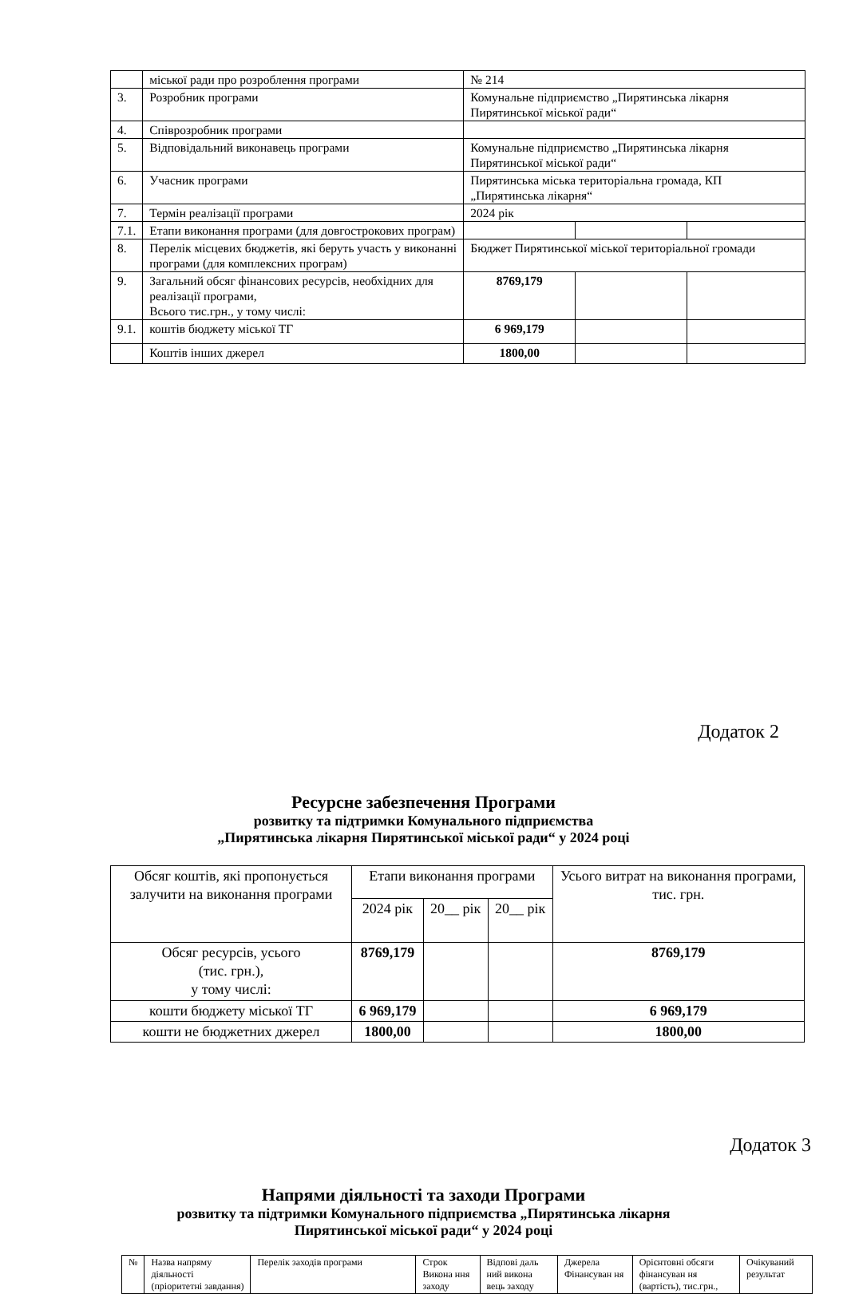| | міської ради про розроблення програми | № 214 | | |
| 3. | Розробник програми | Комунальне підприємство „Пирятинська лікарня Пирятинської міської ради“ | | |
| 4. | Співрозробник програми | | | |
| 5. | Відповідальний виконавець програми | Комунальне підприємство „Пирятинська лікарня Пирятинської міської ради“ | | |
| 6. | Учасник програми | Пирятинська міська територіальна громада, КП „Пирятинська лікарня“ | | |
| 7. | Термін реалізації програми | 2024 рік | | |
| 7.1. | Етапи виконання програми (для довгострокових програм) | | | |
| 8. | Перелік місцевих бюджетів, які беруть участь у виконанні програми (для комплексних програм) | Бюджет Пирятинської міської територіальної громади | | |
| 9. | Загальний обсяг фінансових ресурсів, необхідних для реалізації програми, Всього тис.грн., у тому числі: | 8769,179 | | |
| 9.1. | коштів бюджету міської ТГ | 6 969,179 | | |
| | Коштів інших джерел | 1800,00 | | |
Додаток 2
Ресурсне забезпечення Програми
розвитку та підтримки Комунального підприємства
„Пирятинська лікарня Пирятинської міської ради“ у 2024 році
| Обсяг коштів, які пропонується залучити на виконання програми | Етапи виконання програми | | | Усього витрат на виконання програми, тис. грн. |
| | 2024 рік | 20__ рік | 20__ рік | |
| Обсяг ресурсів, усього (тис. грн.), у тому числі: | 8769,179 | | | 8769,179 |
| кошти бюджету міської ТГ | 6 969,179 | | | 6 969,179 |
| кошти не бюджетних джерел | 1800,00 | | | 1800,00 |
Додаток 3
Напрями діяльності та заходи Програми
розвитку та підтримки Комунального підприємства „Пирятинська лікарня
Пирятинської міської ради“ у 2024 році
| № | Назва напряму діяльності (пріоритетні завдання) | Перелік заходів програми | Строк Викона ння заходу | Відпові даль ний викона вець заходу | Джерела Фінансуван ня | Орієнтовні обсяги фінансуван ня (вартість), тис.грн., | Очікуваний результат |